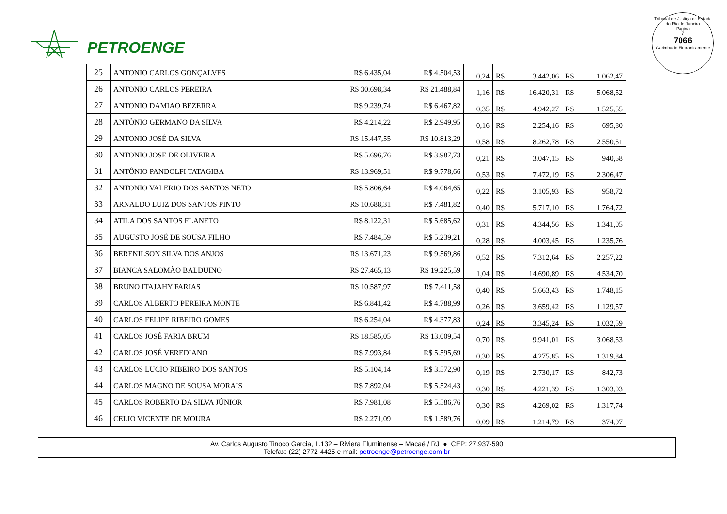PETROENGE
Tribunal de Justiça do Estado do Rio de Janeiro
Página
7
7066
Carimbado Eletronicamente
| 25 | ANTONIO CARLOS GONÇALVES | R$ 6.435,04 | R$ 4.504,53 | 0,24 | R$ | 3.442,06 | R$ | 1.062,47 |
| 26 | ANTONIO CARLOS PEREIRA | R$ 30.698,34 | R$ 21.488,84 | 1,16 | R$ | 16.420,31 | R$ | 5.068,52 |
| 27 | ANTONIO DAMIAO BEZERRA | R$ 9.239,74 | R$ 6.467,82 | 0,35 | R$ | 4.942,27 | R$ | 1.525,55 |
| 28 | ANTÔNIO GERMANO DA SILVA | R$ 4.214,22 | R$ 2.949,95 | 0,16 | R$ | 2.254,16 | R$ | 695,80 |
| 29 | ANTONIO JOSÉ DA SILVA | R$ 15.447,55 | R$ 10.813,29 | 0,58 | R$ | 8.262,78 | R$ | 2.550,51 |
| 30 | ANTONIO JOSE DE OLIVEIRA | R$ 5.696,76 | R$ 3.987,73 | 0,21 | R$ | 3.047,15 | R$ | 940,58 |
| 31 | ANTÔNIO PANDOLFI TATAGIBA | R$ 13.969,51 | R$ 9.778,66 | 0,53 | R$ | 7.472,19 | R$ | 2.306,47 |
| 32 | ANTONIO VALERIO DOS SANTOS NETO | R$ 5.806,64 | R$ 4.064,65 | 0,22 | R$ | 3.105,93 | R$ | 958,72 |
| 33 | ARNALDO LUIZ DOS SANTOS PINTO | R$ 10.688,31 | R$ 7.481,82 | 0,40 | R$ | 5.717,10 | R$ | 1.764,72 |
| 34 | ATILA DOS SANTOS FLANETO | R$ 8.122,31 | R$ 5.685,62 | 0,31 | R$ | 4.344,56 | R$ | 1.341,05 |
| 35 | AUGUSTO JOSÉ DE SOUSA FILHO | R$ 7.484,59 | R$ 5.239,21 | 0,28 | R$ | 4.003,45 | R$ | 1.235,76 |
| 36 | BERENILSON SILVA DOS ANJOS | R$ 13.671,23 | R$ 9.569,86 | 0,52 | R$ | 7.312,64 | R$ | 2.257,22 |
| 37 | BIANCA SALOMÃO BALDUINO | R$ 27.465,13 | R$ 19.225,59 | 1,04 | R$ | 14.690,89 | R$ | 4.534,70 |
| 38 | BRUNO ITAJAHY FARIAS | R$ 10.587,97 | R$ 7.411,58 | 0,40 | R$ | 5.663,43 | R$ | 1.748,15 |
| 39 | CARLOS ALBERTO PEREIRA MONTE | R$ 6.841,42 | R$ 4.788,99 | 0,26 | R$ | 3.659,42 | R$ | 1.129,57 |
| 40 | CARLOS FELIPE RIBEIRO GOMES | R$ 6.254,04 | R$ 4.377,83 | 0,24 | R$ | 3.345,24 | R$ | 1.032,59 |
| 41 | CARLOS JOSÉ FARIA BRUM | R$ 18.585,05 | R$ 13.009,54 | 0,70 | R$ | 9.941,01 | R$ | 3.068,53 |
| 42 | CARLOS JOSÉ VEREDIANO | R$ 7.993,84 | R$ 5.595,69 | 0,30 | R$ | 4.275,85 | R$ | 1.319,84 |
| 43 | CARLOS LUCIO RIBEIRO DOS SANTOS | R$ 5.104,14 | R$ 3.572,90 | 0,19 | R$ | 2.730,17 | R$ | 842,73 |
| 44 | CARLOS MAGNO DE SOUSA MORAIS | R$ 7.892,04 | R$ 5.524,43 | 0,30 | R$ | 4.221,39 | R$ | 1.303,03 |
| 45 | CARLOS ROBERTO DA SILVA JÚNIOR | R$ 7.981,08 | R$ 5.586,76 | 0,30 | R$ | 4.269,02 | R$ | 1.317,74 |
| 46 | CELIO VICENTE DE MOURA | R$ 2.271,09 | R$ 1.589,76 | 0,09 | R$ | 1.214,79 | R$ | 374,97 |
Av. Carlos Augusto Tinoco Garcia, 1.132 – Riviera Fluminense – Macaé / RJ ● CEP: 27.937-590
Telefax: (22) 2772-4425 e-mail: petroenge@petroenge.com.br